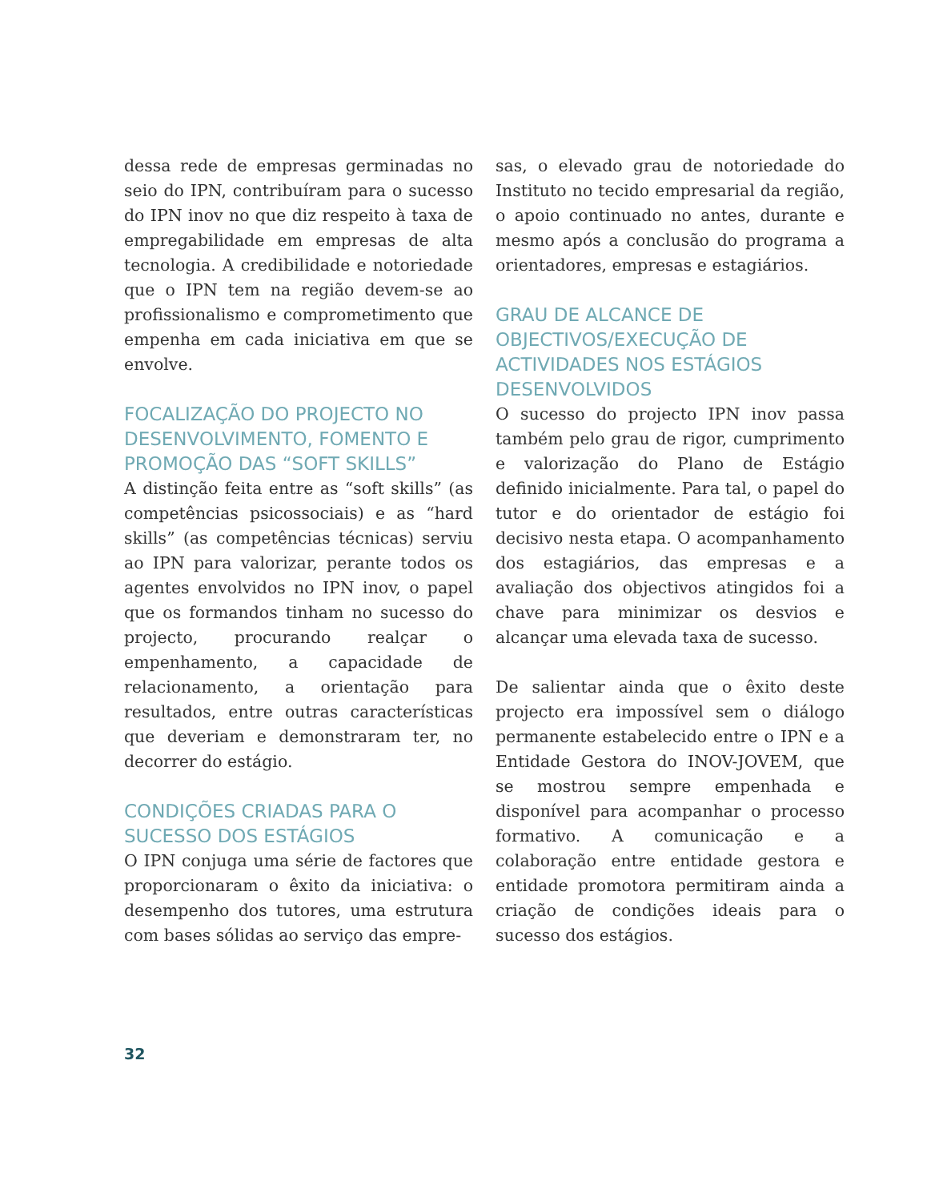dessa rede de empresas germinadas no seio do IPN, contribuíram para o sucesso do IPN inov no que diz respeito à taxa de empregabilidade em empresas de alta tecnologia. A credibilidade e notoriedade que o IPN tem na região devem-se ao profissionalismo e comprometimento que empenha em cada iniciativa em que se envolve.
FOCALIZAÇÃO DO PROJECTO NO DESENVOLVIMENTO, FOMENTO E PROMOÇÃO DAS “SOFT SKILLS”
A distinção feita entre as “soft skills” (as competências psicossociais) e as “hard skills” (as competências técnicas) serviu ao IPN para valorizar, perante todos os agentes envolvidos no IPN inov, o papel que os formandos tinham no sucesso do projecto, procurando realçar o empenhamento, a capacidade de relacionamento, a orientação para resultados, entre outras características que deveriam e demonstraram ter, no decorrer do estágio.
CONDIÇÕES CRIADAS PARA O SUCESSO DOS ESTÁGIOS
O IPN conjuga uma série de factores que proporcionaram o êxito da iniciativa: o desempenho dos tutores, uma estrutura com bases sólidas ao serviço das empre-
sas, o elevado grau de notoriedade do Instituto no tecido empresarial da região, o apoio continuado no antes, durante e mesmo após a conclusão do programa a orientadores, empresas e estagiários.
GRAU DE ALCANCE DE OBJECTIVOS/EXECUÇÃO DE ACTIVIDADES NOS ESTÁGIOS DESENVOLVIDOS
O sucesso do projecto IPN inov passa também pelo grau de rigor, cumprimento e valorização do Plano de Estágio definido inicialmente. Para tal, o papel do tutor e do orientador de estágio foi decisivo nesta etapa. O acompanhamento dos estagiários, das empresas e a avaliação dos objectivos atingidos foi a chave para minimizar os desvios e alcançar uma elevada taxa de sucesso.
De salientar ainda que o êxito deste projecto era impossível sem o diálogo permanente estabelecido entre o IPN e a Entidade Gestora do INOV-JOVEM, que se mostrou sempre empenhada e disponível para acompanhar o processo formativo. A comunicação e a colaboração entre entidade gestora e entidade promotora permitiram ainda a criação de condições ideais para o sucesso dos estágios.
32